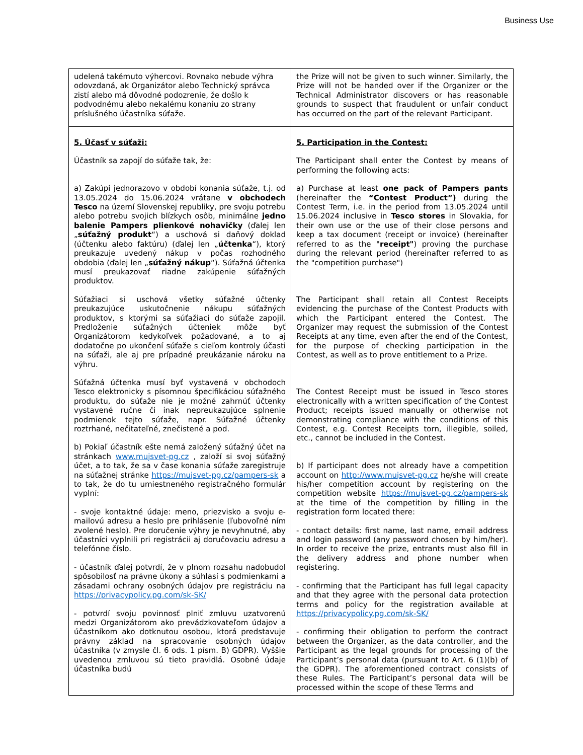Business Use
| udelená takémuto výhercovi. Rovnako nebude výhra odovzdaná, ak Organizátor alebo Technický správca zistí alebo má dôvodné podozrenie, že došlo k podvodnému alebo nekalému konaniu zo strany príslušného účastníka súťaže. | the Prize will not be given to such winner. Similarly, the Prize will not be handed over if the Organizer or the Technical Administrator discovers or has reasonable grounds to suspect that fraudulent or unfair conduct has occurred on the part of the relevant Participant. |
| 5. Účasť v súťaži: Účastník sa zapojí do súťaže tak, že: a) Zakúpi jednorazovo v období konania súťaže, t.j. od 13.05.2024 do 15.06.2024 vrátane v obchodech Tesco na území Slovenskej republiky, pre svoju potrebu alebo potrebu svojich blízkych osôb, minimálne jedno balenie Pampers plienkové nohavičky (ďalej len „ súťažný produkt “) a uschová si daňový doklad (účtenku alebo faktúru) (ďalej len „ účtenka “), ktorý preukazuje uvedený nákup v počas rozhodného obdobia (ďalej len „ súťažný nákup “). Súťažná účtenka musí preukazovať riadne zakúpenie súťažných produktov. Súťažiaci si uschová všetky súťažné účtenky preukazujúce uskutočnenie nákupu súťažných produktov, s ktorými sa súťažiaci do súťaže zapojil. Predloženie súťažných účteniek môže byť Organizátorom kedykoľvek požadované, a to aj dodatočne po ukončení súťaže s cieľom kontroly účasti na súťaži, ale aj pre prípadné preukázanie nároku na výhru. Súťažná účtenka musí byť vystavená v obchodoch Tesco elektronicky s písomnou špecifikáciou súťažného produktu, do súťaže nie je možné zahrnúť účtenky vystavené ručne či inak nepreukazujúce splnenie podmienok tejto súťaže, napr. Súťažné účtenky roztrhané, nečitateľné, znečistené a pod. b) Pokiaľ účastník ešte nemá založený súťažný účet na stránkach www.mujsvet-pg.cz , založí si svoj súťažný účet, a to tak, že sa v čase konania súťaže zaregistruje na súťažnej stránke https://mujsvet-pg.cz/pampers-sk a to tak, že do tu umiestneného registračného formulár vyplní: - svoje kontaktné údaje: meno, priezvisko a svoju e-mailovú adresu a heslo pre prihlásenie (ľubovoľné ním zvolené heslo). Pre doručenie výhry je nevyhnutné, aby účastníci vyplnili pri registrácii aj doručovaciu adresu a telefónne číslo. - účastník ďalej potvrdí, že v plnom rozsahu nadobudol spôsobilosť na právne úkony a súhlasí s podmienkami a zásadami ochrany osobných údajov pre registráciu na https://privacypolicy.pg.com/sk-SK/ - potvrdí svoju povinnosť plniť zmluvu uzatvorenú medzi Organizátorom ako prevádzkovateľom údajov a účastníkom ako dotknutou osobou, ktorá predstavuje právny základ na spracovanie osobných údajov účastníka (v zmysle čl. 6 ods. 1 písm. B) GDPR). Vyššie uvedenou zmluvou sú tieto pravidlá. Osobné údaje účastníka budú | 5. Participation in the Contest: The Participant shall enter the Contest by means of performing the following acts: a) Purchase at least one pack of Pampers pants (hereinafter the “Contest Product”) during the Contest Term, i.e. in the period from 13.05.2024 until 15.06.2024 inclusive in Tesco stores in Slovakia, for their own use or the use of their close persons and keep a tax document (receipt or invoice) (hereinafter referred to as the " receipt" ) proving the purchase during the relevant period (hereinafter referred to as the "competition purchase") The Participant shall retain all Contest Receipts evidencing the purchase of the Contest Products with which the Participant entered the Contest. The Organizer may request the submission of the Contest Receipts at any time, even after the end of the Contest, for the purpose of checking participation in the Contest, as well as to prove entitlement to a Prize. The Contest Receipt must be issued in Tesco stores electronically with a written specification of the Contest Product; receipts issued manually or otherwise not demonstrating compliance with the conditions of this Contest, e.g. Contest Receipts torn, illegible, soiled, etc., cannot be included in the Contest. b) If participant does not already have a competition account on http://www.mujsvet-pg.cz he/she will create his/her competition account by registering on the competition website https://mujsvet-pg.cz/pampers-sk at the time of the competition by filling in the registration form located there: - contact details: first name, last name, email address and login password (any password chosen by him/her). In order to receive the prize, entrants must also fill in the delivery address and phone number when registering. - confirming that the Participant has full legal capacity and that they agree with the personal data protection terms and policy for the registration available at https://privacypolicy.pg.com/sk-SK/ - confirming their obligation to perform the contract between the Organizer, as the data controller, and the Participant as the legal grounds for processing of the Participant’s personal data (pursuant to Art. 6 (1)(b) of the GDPR). The aforementioned contract consists of these Rules. The Participant’s personal data will be processed within the scope of these Terms and |